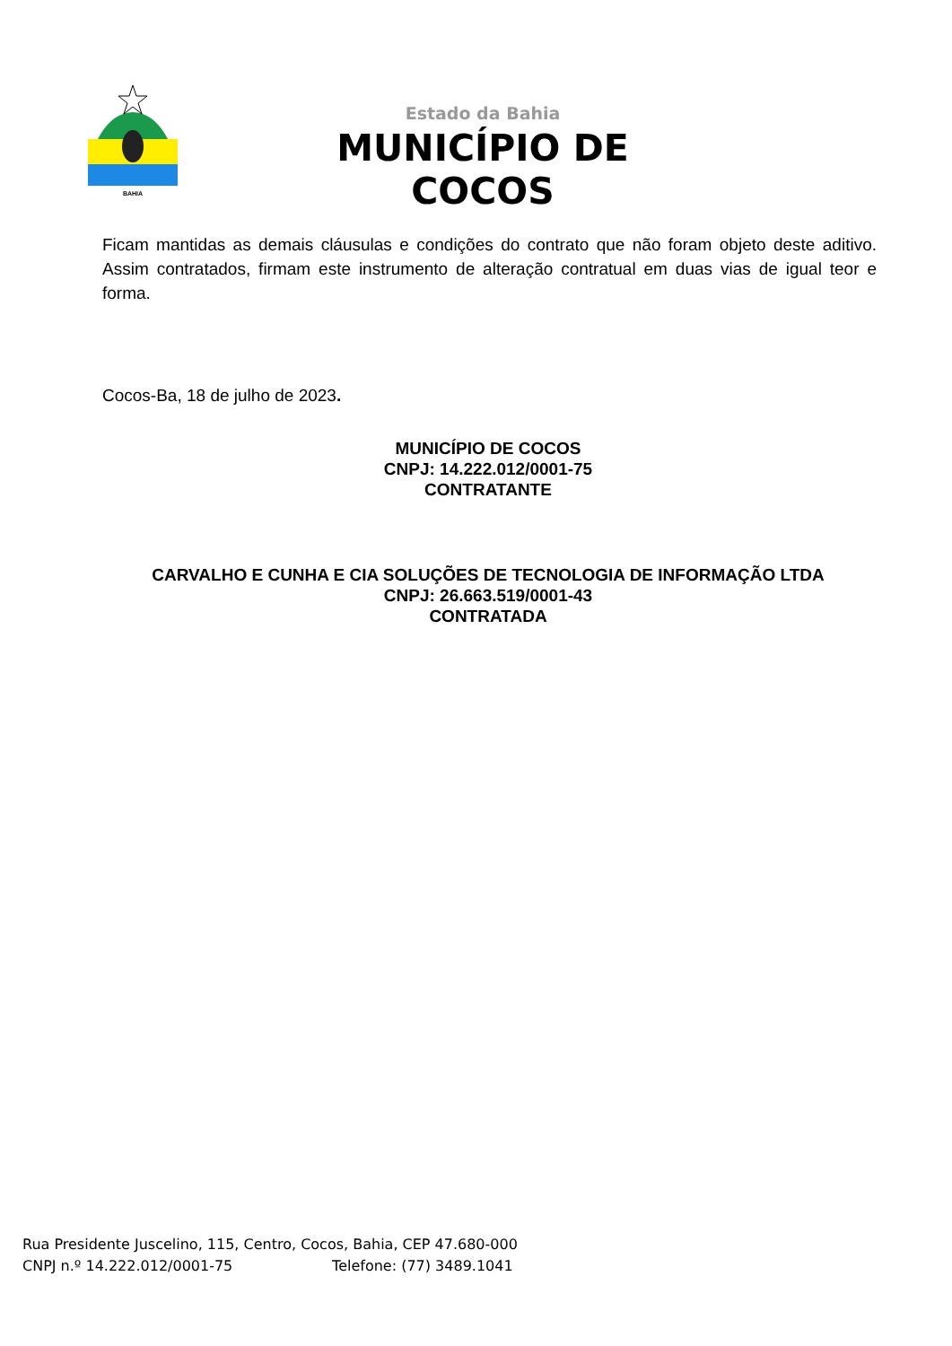BAHIA
Estado da Bahia
MUNICÍPIO DE COCOS
Ficam mantidas as demais cláusulas e condições do contrato que não foram objeto deste aditivo. Assim contratados, firmam este instrumento de alteração contratual em duas vias de igual teor e forma.
Cocos-Ba, 18 de julho de 2023.
MUNICÍPIO DE COCOS
CNPJ: 14.222.012/0001-75
CONTRATANTE
CARVALHO E CUNHA E CIA SOLUÇÕES DE TECNOLOGIA DE INFORMAÇÃO LTDA
CNPJ: 26.663.519/0001-43
CONTRATADA
Rua Presidente Juscelino, 115, Centro, Cocos, Bahia, CEP 47.680-000
CNPJ n.º 14.222.012/0001-75 Telefone: (77) 3489.1041